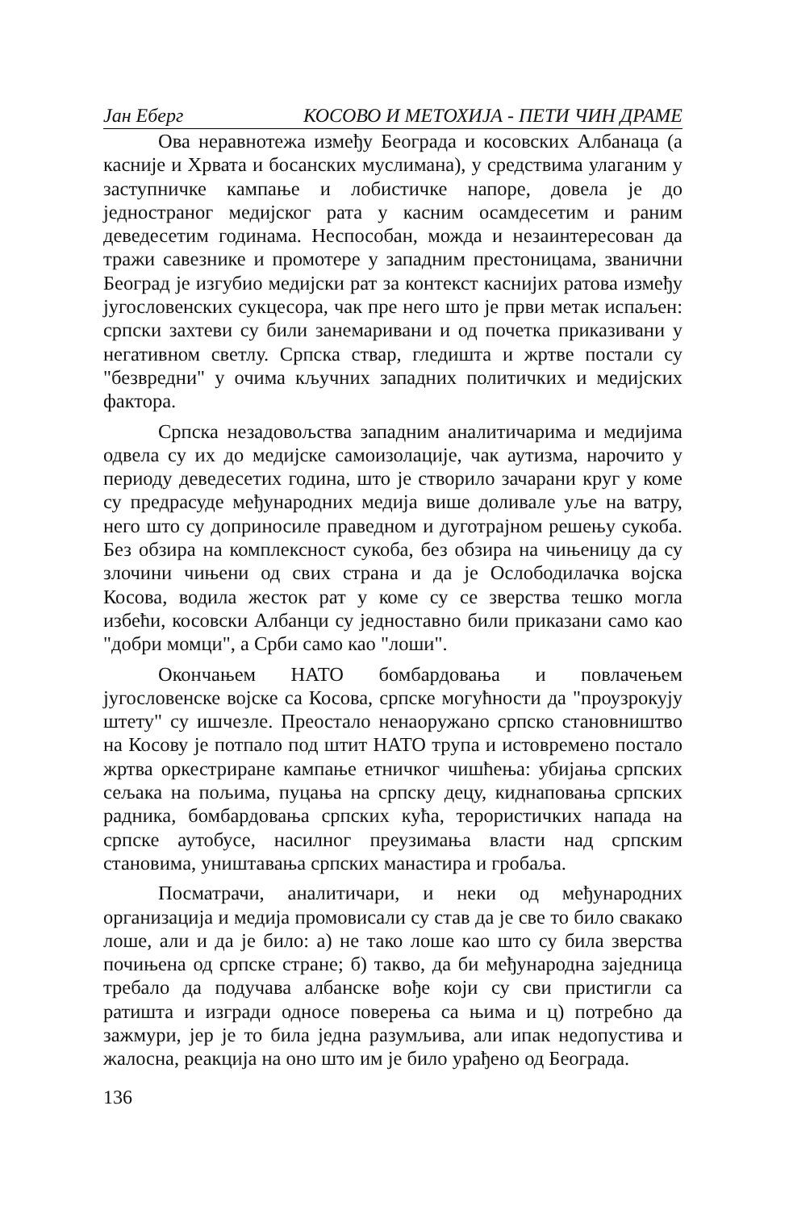Јан Еберг КОСОВО И МЕТОХИЈА - ПЕТИ ЧИН ДРАМЕ
Ова неравнотежа између Београда и косовских Албанаца (а касније и Хрвата и босанских муслимана), у средствима улаганим у заступничке кампање и лобистичке напоре, довела је до једностраног медијског рата у касним осамдесетим и раним деведесетим годинама. Неспособан, можда и незаинтересован да тражи савезнике и промотере у западним престоницама, званични Београд је изгубио медијски рат за контекст каснијих ратова између југословенских сукцесора, чак пре него што је први метак испаљен: српски захтеви су били занемаривани и од почетка приказивани у негативном светлу. Српска ствар, гледишта и жртве постали су "безвредни" у очима кључних западних политичких и медијских фактора.
Српска незадовољства западним аналитичарима и медијима одвела су их до медијске самоизолације, чак аутизма, нарочито у периоду деведесетих година, што је створило зачарани круг у коме су предрасуде међународних медија више доливале уље на ватру, него што су доприносиле праведном и дуготрајном решењу сукоба. Без обзира на комплексност сукоба, без обзира на чињеницу да су злочини чињени од свих страна и да је Ослободилачка војска Косова, водила жесток рат у коме су се зверства тешко могла избећи, косовски Албанци су једноставно били приказани само као "добри момци", а Срби само као "лоши".
Окончањем НАТО бомбардовања и повлачењем југословенске војске са Косова, српске могућности да "проузрокују штету" су ишчезле. Преостало ненаоружано српско становништво на Косову је потпало под штит НАТО трупа и истовремено постало жртва оркестриране кампање етничког чишћења: убијања српских сељака на пољима, пуцања на српску децу, киднаповања српских радника, бомбардовања српских кућа, терористичких напада на српске аутобусе, насилног преузимања власти над српским становима, уништавања српских манастира и гробаља.
Посматрачи, аналитичари, и неки од међународних организација и медија промовисали су став да је све то било свакако лоше, али и да је било: а) не тако лоше као што су била зверства почињена од српске стране; б) такво, да би међународна заједница требало да подучава албанске вође који су сви пристигли са ратишта и изгради односе поверења са њима и ц) потребно да зажмури, јер је то била једна разумљива, али ипак недопустива и жалосна, реакција на оно што им је било урађено од Београда.
136